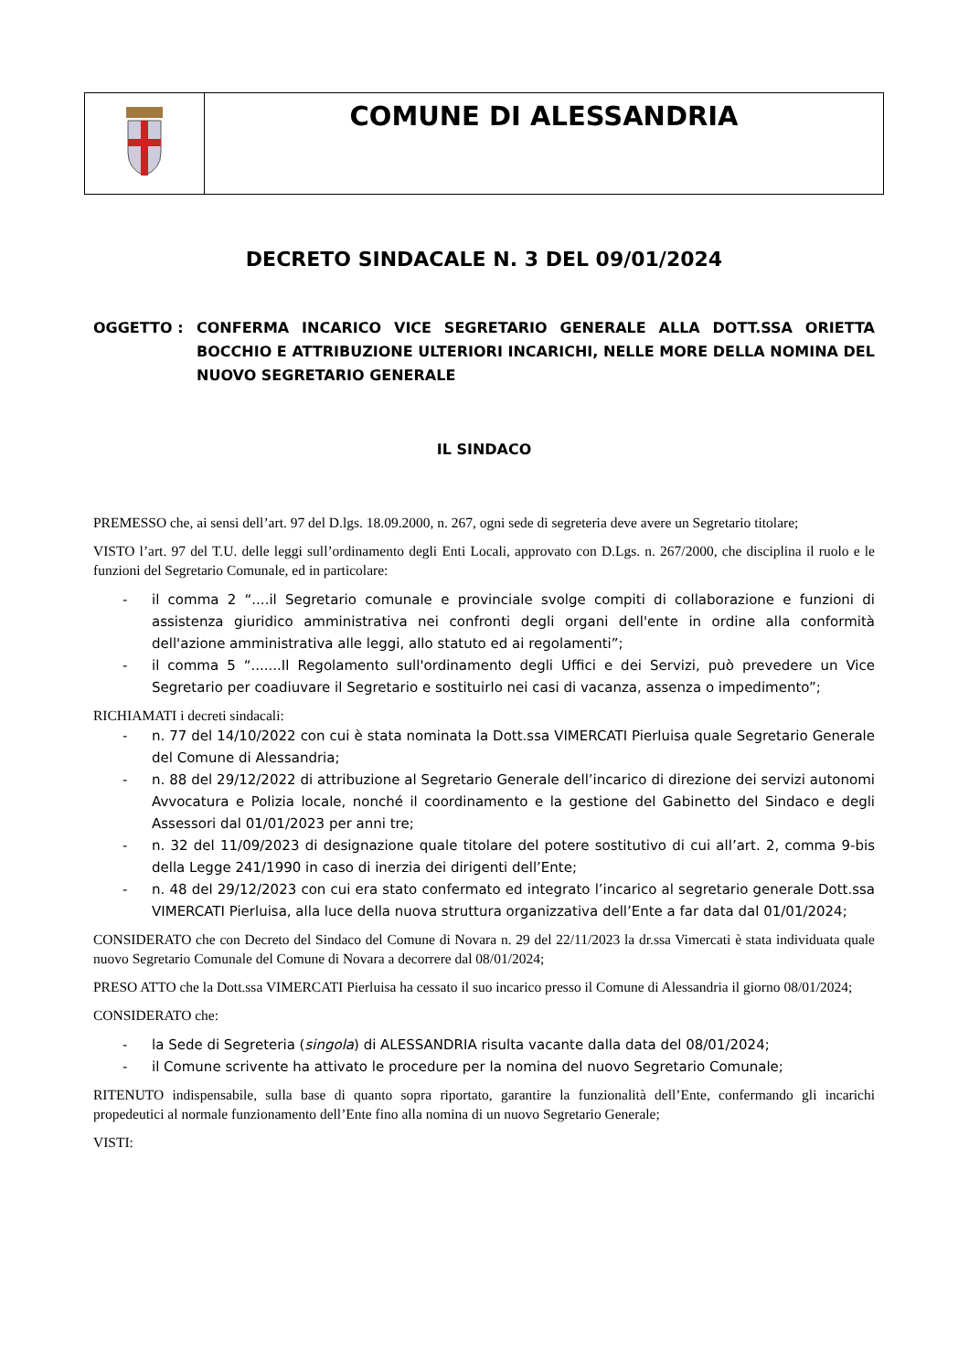COMUNE DI ALESSANDRIA
DECRETO SINDACALE N. 3 DEL 09/01/2024
OGGETTO : CONFERMA INCARICO VICE SEGRETARIO GENERALE ALLA DOTT.SSA ORIETTA BOCCHIO E ATTRIBUZIONE ULTERIORI INCARICHI, NELLE MORE DELLA NOMINA DEL NUOVO SEGRETARIO GENERALE
IL SINDACO
PREMESSO che, ai sensi dell’art. 97 del D.lgs. 18.09.2000, n. 267, ogni sede di segreteria deve avere un Segretario titolare;
VISTO l’art. 97 del T.U. delle leggi sull’ordinamento degli Enti Locali, approvato con D.Lgs. n. 267/2000, che disciplina il ruolo e le funzioni del Segretario Comunale, ed in particolare:
- il comma 2 “....il Segretario comunale e provinciale svolge compiti di collaborazione e funzioni di assistenza giuridico amministrativa nei confronti degli organi dell'ente in ordine alla conformità dell'azione amministrativa alle leggi, allo statuto ed ai regolamenti”;
- il comma 5 “.......Il Regolamento sull'ordinamento degli Uffici e dei Servizi, può prevedere un Vice Segretario per coadiuvare il Segretario e sostituirlo nei casi di vacanza, assenza o impedimento”;
RICHIAMATI i decreti sindacali:
- n. 77 del 14/10/2022 con cui è stata nominata la Dott.ssa VIMERCATI Pierluisa quale Segretario Generale del Comune di Alessandria;
- n. 88 del 29/12/2022 di attribuzione al Segretario Generale dell’incarico di direzione dei servizi autonomi Avvocatura e Polizia locale, nonché il coordinamento e la gestione del Gabinetto del Sindaco e degli Assessori dal 01/01/2023 per anni tre;
- n. 32 del 11/09/2023 di designazione quale titolare del potere sostitutivo di cui all’art. 2, comma 9-bis della Legge 241/1990 in caso di inerzia dei dirigenti dell’Ente;
- n. 48 del 29/12/2023 con cui era stato confermato ed integrato l’incarico al segretario generale Dott.ssa VIMERCATI Pierluisa, alla luce della nuova struttura organizzativa dell’Ente a far data dal 01/01/2024;
CONSIDERATO che con Decreto del Sindaco del Comune di Novara n. 29 del 22/11/2023 la dr.ssa Vimercati è stata individuata quale nuovo Segretario Comunale del Comune di Novara a decorrere dal 08/01/2024;
PRESO ATTO che la Dott.ssa VIMERCATI Pierluisa ha cessato il suo incarico presso il Comune di Alessandria il giorno 08/01/2024;
CONSIDERATO che:
- la Sede di Segreteria (singola) di ALESSANDRIA risulta vacante dalla data del 08/01/2024;
- il Comune scrivente ha attivato le procedure per la nomina del nuovo Segretario Comunale;
RITENUTO indispensabile, sulla base di quanto sopra riportato, garantire la funzionalità dell’Ente, confermando gli incarichi propedeutici al normale funzionamento dell’Ente fino alla nomina di un nuovo Segretario Generale;
VISTI: